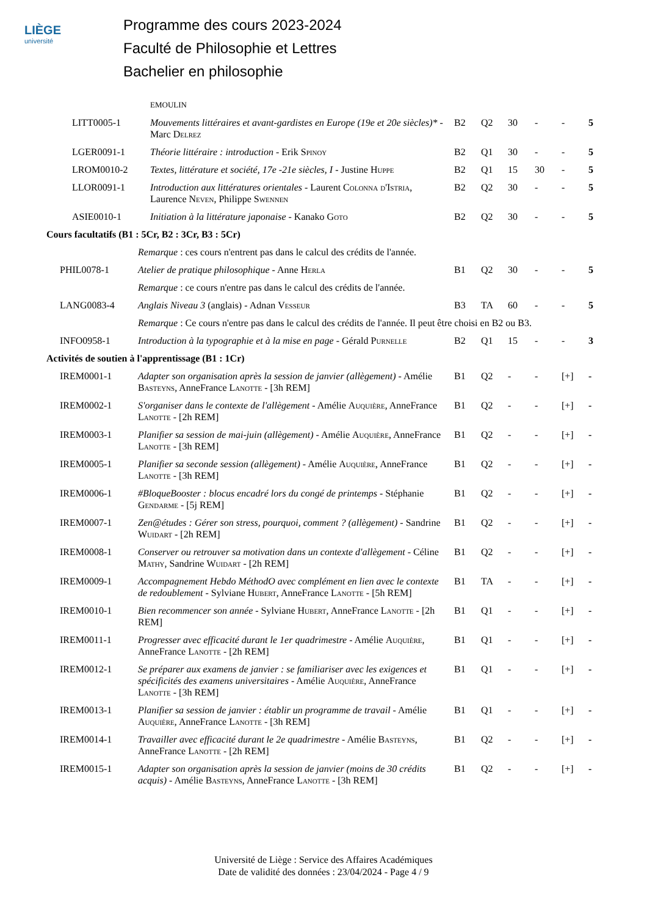LIÈGE
université
Programme des cours 2023-2024
Faculté de Philosophie et Lettres
Bachelier en philosophie
| | | EMOULIN | | | | | | |
| | LITT0005-1 | Mouvements littéraires et avant-gardistes en Europe (19e et 20e siècles)* - Marc Delrez | B2 | Q2 | 30 | - | - | 5 |
| | LGER0091-1 | Théorie littéraire : introduction - Erik Spinoy | B2 | Q1 | 30 | - | - | 5 |
| | LROM0010-2 | Textes, littérature et société, 17e -21e siècles, I - Justine Huppe | B2 | Q1 | 15 | 30 | - | 5 |
| | LLOR0091-1 | Introduction aux littératures orientales - Laurent Colonna d'Istria , Laurence Neven , Philippe Swennen | B2 | Q2 | 30 | - | - | 5 |
| | ASIE0010-1 | Initiation à la littérature japonaise - Kanako Goto | B2 | Q2 | 30 | - | - | 5 |
| Cours facultatifs (B1 : 5Cr, B2 : 3Cr, B3 : 5Cr) | | | | | | | | |
| | | Remarque : ces cours n'entrent pas dans le calcul des crédits de l'année. | | | | | | |
| | PHIL0078-1 | Atelier de pratique philosophique - Anne Herla | B1 | Q2 | 30 | - | - | 5 |
| | | Remarque : ce cours n'entre pas dans le calcul des crédits de l'année. | | | | | | |
| | LANG0083-4 | Anglais Niveau 3 (anglais) - Adnan Vesseur | B3 | TA | 60 | - | - | 5 |
| | | Remarque : Ce cours n'entre pas dans le calcul des crédits de l'année. Il peut être choisi en B2 ou B3. | | | | | | |
| | INFO0958-1 | Introduction à la typographie et à la mise en page - Gérald Purnelle | B2 | Q1 | 15 | - | - | 3 |
| Activités de soutien à l'apprentissage (B1 : 1Cr) | | | | | | | | |
| | IREM0001-1 | Adapter son organisation après la session de janvier (allègement) - Amélie Basteyns , AnneFrance Lanotte - [3h REM] | B1 | Q2 | - | - | [+] | - |
| | IREM0002-1 | S'organiser dans le contexte de l'allègement - Amélie Auquière , AnneFrance Lanotte - [2h REM] | B1 | Q2 | - | - | [+] | - |
| | IREM0003-1 | Planifier sa session de mai-juin (allègement) - Amélie Auquière , AnneFrance Lanotte - [3h REM] | B1 | Q2 | - | - | [+] | - |
| | IREM0005-1 | Planifier sa seconde session (allègement) - Amélie Auquière , AnneFrance Lanotte - [3h REM] | B1 | Q2 | - | - | [+] | - |
| | IREM0006-1 | #BloqueBooster : blocus encadré lors du congé de printemps - Stéphanie Gendarme - [5j REM] | B1 | Q2 | - | - | [+] | - |
| | IREM0007-1 | Zen@études : Gérer son stress, pourquoi, comment ? (allègement) - Sandrine Wuidart - [2h REM] | B1 | Q2 | - | - | [+] | - |
| | IREM0008-1 | Conserver ou retrouver sa motivation dans un contexte d'allègement - Céline Mathy , Sandrine Wuidart - [2h REM] | B1 | Q2 | - | - | [+] | - |
| | IREM0009-1 | Accompagnement Hebdo MéthodO avec complément en lien avec le contexte de redoublement - Sylviane Hubert , AnneFrance Lanotte - [5h REM] | B1 | TA | - | - | [+] | - |
| | IREM0010-1 | Bien recommencer son année - Sylviane Hubert , AnneFrance Lanotte - [2h REM] | B1 | Q1 | - | - | [+] | - |
| | IREM0011-1 | Progresser avec efficacité durant le 1er quadrimestre - Amélie Auquière , AnneFrance Lanotte - [2h REM] | B1 | Q1 | - | - | [+] | - |
| | IREM0012-1 | Se préparer aux examens de janvier : se familiariser avec les exigences et spécificités des examens universitaires - Amélie Auquière , AnneFrance Lanotte - [3h REM] | B1 | Q1 | - | - | [+] | - |
| | IREM0013-1 | Planifier sa session de janvier : établir un programme de travail - Amélie Auquière , AnneFrance Lanotte - [3h REM] | B1 | Q1 | - | - | [+] | - |
| | IREM0014-1 | Travailler avec efficacité durant le 2e quadrimestre - Amélie Basteyns , AnneFrance Lanotte - [2h REM] | B1 | Q2 | - | - | [+] | - |
| | IREM0015-1 | Adapter son organisation après la session de janvier (moins de 30 crédits acquis) - Amélie Basteyns , AnneFrance Lanotte - [3h REM] | B1 | Q2 | - | - | [+] | - |
Université de Liège : Service des Affaires Académiques
Date de validité des données : 23/04/2024 - Page 4 / 9